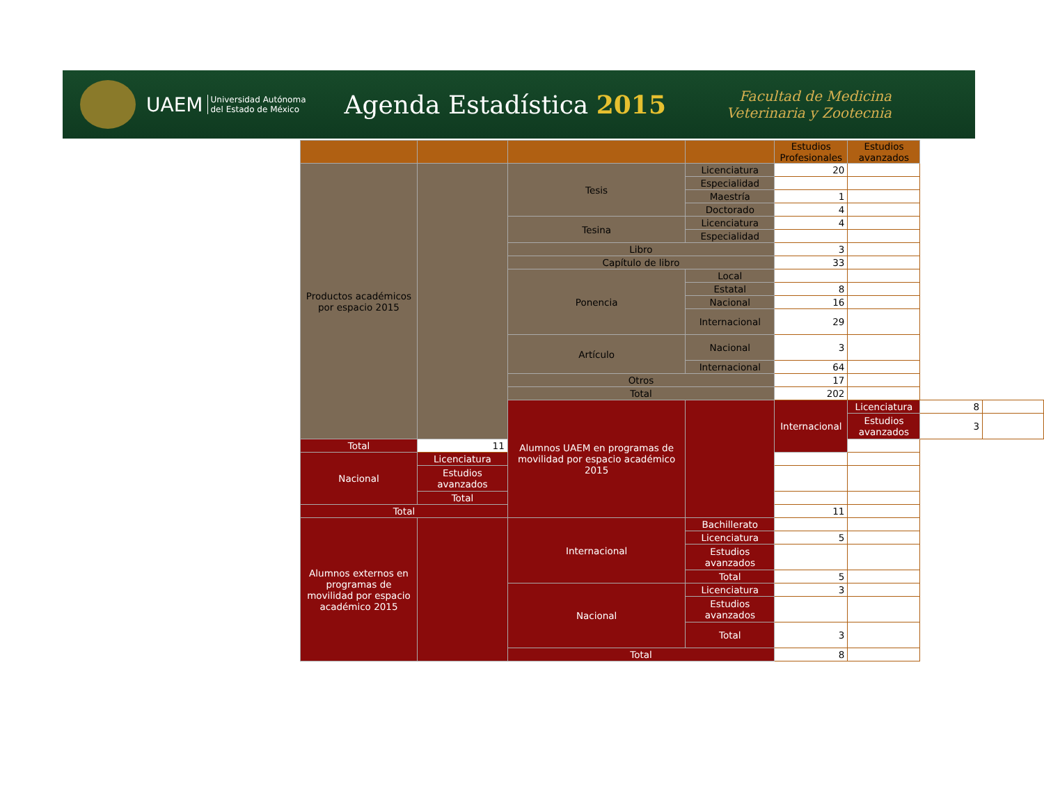UAEM
Universidad Autónoma
del Estado de México
Agenda Estadística 2015
Facultad de Medicina
Veterinaria y Zootecnia
| | | | | Estudios Profesionales | Estudios avanzados | | |
| --- | --- | --- | --- | --- | --- | --- | --- |
| Productos académicos por espacio 2015 | | Tesis | Licenciatura | 20 | | | |
| | | | Especialidad | | | | |
| | | | Maestría | 1 | | | |
| | | | Doctorado | 4 | | | |
| | | Tesina | Licenciatura | 4 | | | |
| | | | Especialidad | | | | |
| | | Libro | | 3 | | | |
| | | Capítulo de libro | | 33 | | | |
| | | Ponencia | Local | | | | |
| | | | Estatal | 8 | | | |
| | | | Nacional | 16 | | | |
| | | | Internacional | 29 | | | |
| | | Artículo | Nacional | 3 | | | |
| | | | Internacional | 64 | | | |
| | | Otros | | 17 | | | |
| | | Total | | 202 | | | |
| | | Alumnos UAEM en programas de movilidad por espacio académico 2015 | | Internacional | Licenciatura | 8 | |
| | | | | | Estudios avanzados | 3 | |
| Total | 11 | | | | | | |
| Nacional | Licenciatura | | | | | | |
| | Estudios avanzados | | | | | | |
| | Total | | | | | | |
| Total | | | | 11 | | | |
| Alumnos externos en programas de movilidad por espacio académico 2015 | | Internacional | Bachillerato | | | | |
| | | | Licenciatura | 5 | | | |
| | | | Estudios avanzados | | | | |
| | | | Total | 5 | | | |
| | | Nacional | Licenciatura | 3 | | | |
| | | | Estudios avanzados | | | | |
| | | | Total | 3 | | | |
| | | Total | | 8 | | | |